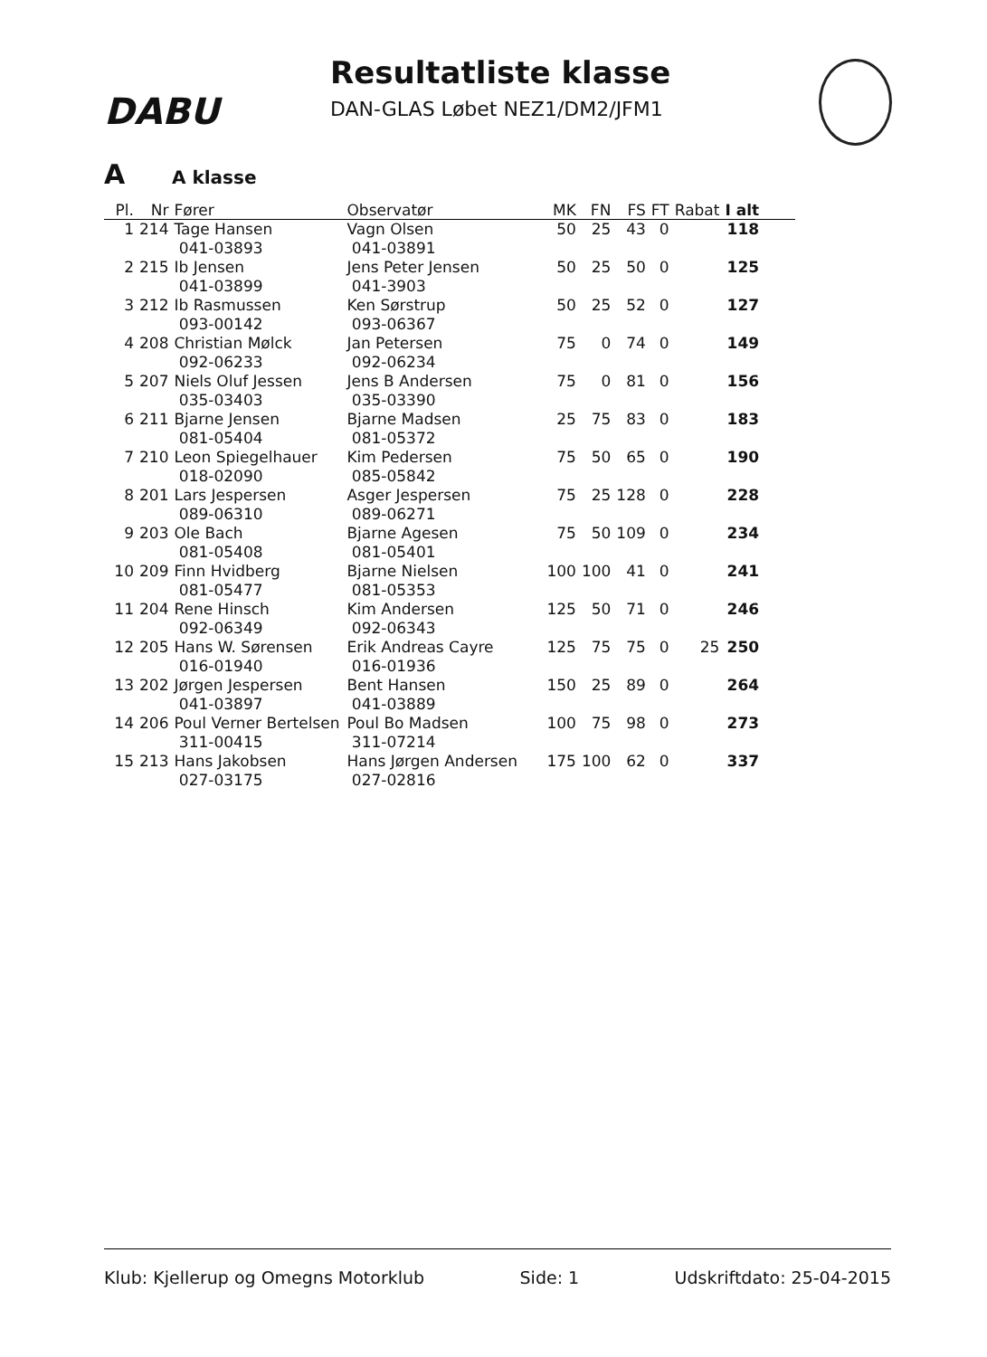DABU
Resultatliste klasse
DAN-GLAS Løbet NEZ1/DM2/JFM1
A A klasse
| Pl. | Nr | Fører | Observatør | MK | FN | FS | FT | Rabat | I alt |
| --- | --- | --- | --- | --- | --- | --- | --- | --- | --- |
| 1 | 214 | Tage Hansen 041-03893 | Vagn Olsen 041-03891 | 50 | 25 | 43 | 0 | | 118 |
| 2 | 215 | Ib Jensen 041-03899 | Jens Peter Jensen 041-3903 | 50 | 25 | 50 | 0 | | 125 |
| 3 | 212 | Ib Rasmussen 093-00142 | Ken Sørstrup 093-06367 | 50 | 25 | 52 | 0 | | 127 |
| 4 | 208 | Christian Mølck 092-06233 | Jan Petersen 092-06234 | 75 | 0 | 74 | 0 | | 149 |
| 5 | 207 | Niels Oluf Jessen 035-03403 | Jens B Andersen 035-03390 | 75 | 0 | 81 | 0 | | 156 |
| 6 | 211 | Bjarne Jensen 081-05404 | Bjarne Madsen 081-05372 | 25 | 75 | 83 | 0 | | 183 |
| 7 | 210 | Leon Spiegelhauer 018-02090 | Kim Pedersen 085-05842 | 75 | 50 | 65 | 0 | | 190 |
| 8 | 201 | Lars Jespersen 089-06310 | Asger Jespersen 089-06271 | 75 | 25 | 128 | 0 | | 228 |
| 9 | 203 | Ole Bach 081-05408 | Bjarne Agesen 081-05401 | 75 | 50 | 109 | 0 | | 234 |
| 10 | 209 | Finn Hvidberg 081-05477 | Bjarne Nielsen 081-05353 | 100 | 100 | 41 | 0 | | 241 |
| 11 | 204 | Rene Hinsch 092-06349 | Kim Andersen 092-06343 | 125 | 50 | 71 | 0 | | 246 |
| 12 | 205 | Hans W. Sørensen 016-01940 | Erik Andreas Cayre 016-01936 | 125 | 75 | 75 | 0 | 25 | 250 |
| 13 | 202 | Jørgen Jespersen 041-03897 | Bent Hansen 041-03889 | 150 | 25 | 89 | 0 | | 264 |
| 14 | 206 | Poul Verner Bertelsen 311-00415 | Poul Bo Madsen 311-07214 | 100 | 75 | 98 | 0 | | 273 |
| 15 | 213 | Hans Jakobsen 027-03175 | Hans Jørgen Andersen 027-02816 | 175 | 100 | 62 | 0 | | 337 |
Klub: Kjellerup og Omegns Motorklub Side: 1 Udskriftdato: 25-04-2015